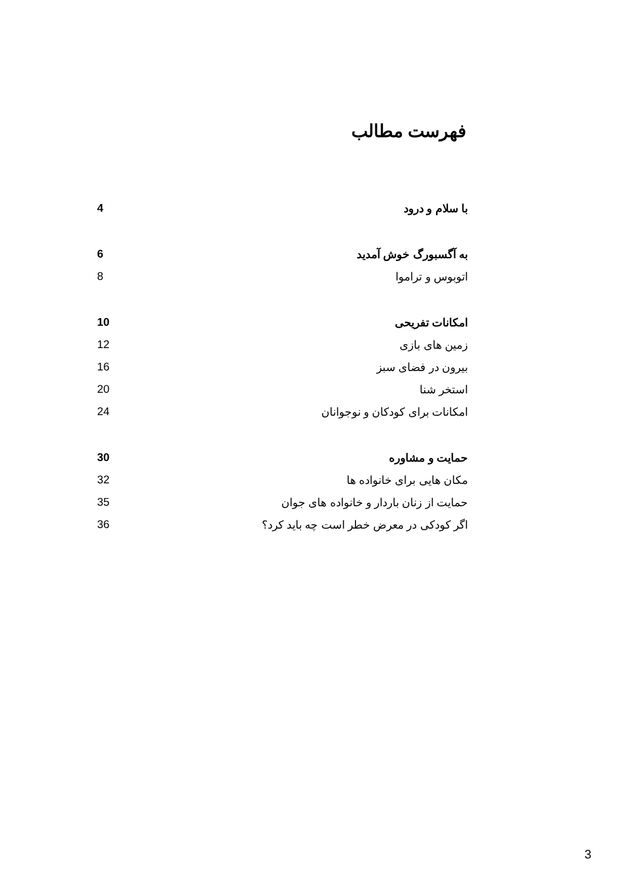فهرست مطالب
| 4 | با سلام و درود |
| 6 | به آگسبورگ خوش آمدید |
| 8 | اتوبوس و تراموا |
| 10 | امکانات تفریحی |
| 12 | زمین های بازی |
| 16 | بیرون در فضای سبز |
| 20 | استخر شنا |
| 24 | امکانات برای کودکان و نوجوانان |
| 30 | حمایت و مشاوره |
| 32 | مکان هایی برای خانواده ها |
| 35 | حمایت از زنان باردار و خانواده های جوان |
| 36 | اگر کودکی در معرض خطر است چه باید کرد؟ |
3